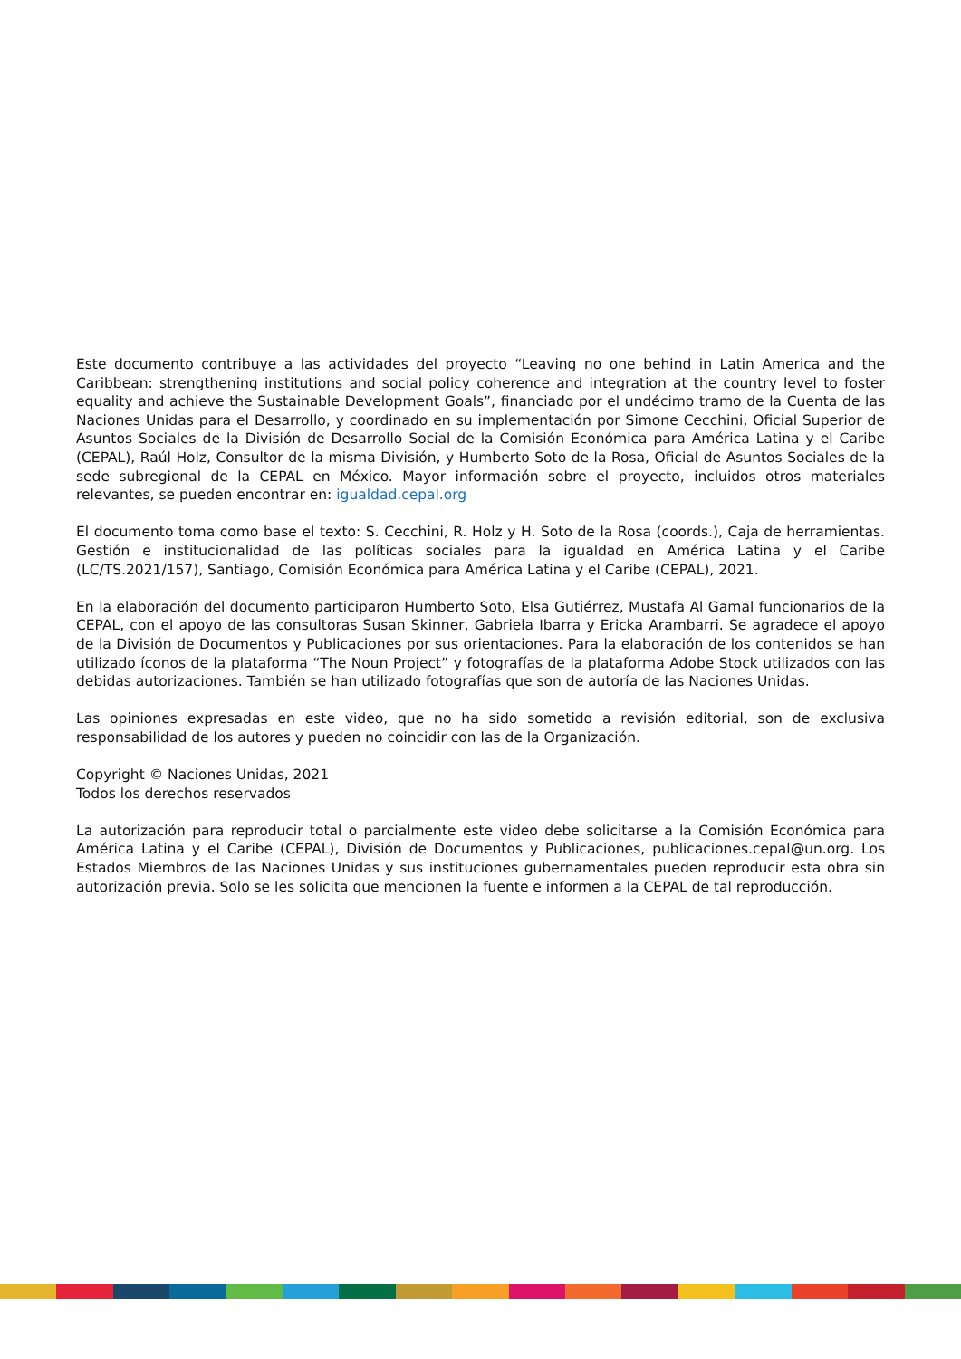Este documento contribuye a las actividades del proyecto “Leaving no one behind in Latin America and the Caribbean: strengthening institutions and social policy coherence and integration at the country level to foster equality and achieve the Sustainable Development Goals”, financiado por el undécimo tramo de la Cuenta de las Naciones Unidas para el Desarrollo, y coordinado en su implementación por Simone Cecchini, Oficial Superior de Asuntos Sociales de la División de Desarrollo Social de la Comisión Económica para América Latina y el Caribe (CEPAL), Raúl Holz, Consultor de la misma División, y Humberto Soto de la Rosa, Oficial de Asuntos Sociales de la sede subregional de la CEPAL en México. Mayor información sobre el proyecto, incluidos otros materiales relevantes, se pueden encontrar en: igualdad.cepal.org
El documento toma como base el texto: S. Cecchini, R. Holz y H. Soto de la Rosa (coords.), Caja de herramientas. Gestión e institucionalidad de las políticas sociales para la igualdad en América Latina y el Caribe (LC/TS.2021/157), Santiago, Comisión Económica para América Latina y el Caribe (CEPAL), 2021.
En la elaboración del documento participaron Humberto Soto, Elsa Gutiérrez, Mustafa Al Gamal funcionarios de la CEPAL, con el apoyo de las consultoras Susan Skinner, Gabriela Ibarra y Ericka Arambarri. Se agradece el apoyo de la División de Documentos y Publicaciones por sus orientaciones. Para la elaboración de los contenidos se han utilizado íconos de la plataforma “The Noun Project” y fotografías de la plataforma Adobe Stock utilizados con las debidas autorizaciones. También se han utilizado fotografías que son de autoría de las Naciones Unidas.
Las opiniones expresadas en este video, que no ha sido sometido a revisión editorial, son de exclusiva responsabilidad de los autores y pueden no coincidir con las de la Organización.
Copyright © Naciones Unidas, 2021
Todos los derechos reservados
La autorización para reproducir total o parcialmente este video debe solicitarse a la Comisión Económica para América Latina y el Caribe (CEPAL), División de Documentos y Publicaciones, publicaciones.cepal@un.org. Los Estados Miembros de las Naciones Unidas y sus instituciones gubernamentales pueden reproducir esta obra sin autorización previa. Solo se les solicita que mencionen la fuente e informen a la CEPAL de tal reproducción.